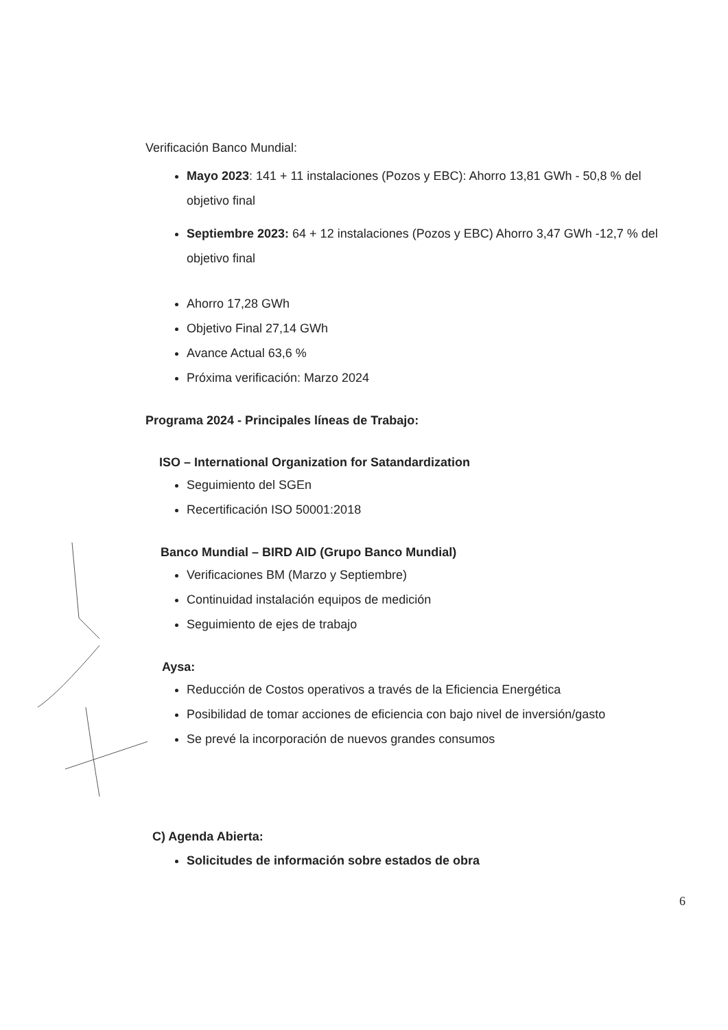Verificación Banco Mundial:
Mayo 2023: 141 + 11 instalaciones (Pozos y EBC): Ahorro 13,81 GWh - 50,8 % del objetivo final
Septiembre 2023: 64 + 12 instalaciones (Pozos y EBC) Ahorro 3,47 GWh -12,7 % del objetivo final
Ahorro 17,28 GWh
Objetivo Final 27,14 GWh
Avance Actual 63,6 %
Próxima verificación: Marzo 2024
Programa 2024 - Principales líneas de Trabajo:
ISO – International Organization for Satandardization
Seguimiento del SGEn
Recertificación ISO 50001:2018
Banco Mundial – BIRD AID (Grupo Banco Mundial)
Verificaciones BM (Marzo y Septiembre)
Continuidad instalación equipos de medición
Seguimiento de ejes de trabajo
Aysa:
Reducción de Costos operativos a través de la Eficiencia Energética
Posibilidad de tomar acciones de eficiencia con bajo nivel de inversión/gasto
Se prevé la incorporación de nuevos grandes consumos
C) Agenda Abierta:
Solicitudes de información sobre estados de obra
6